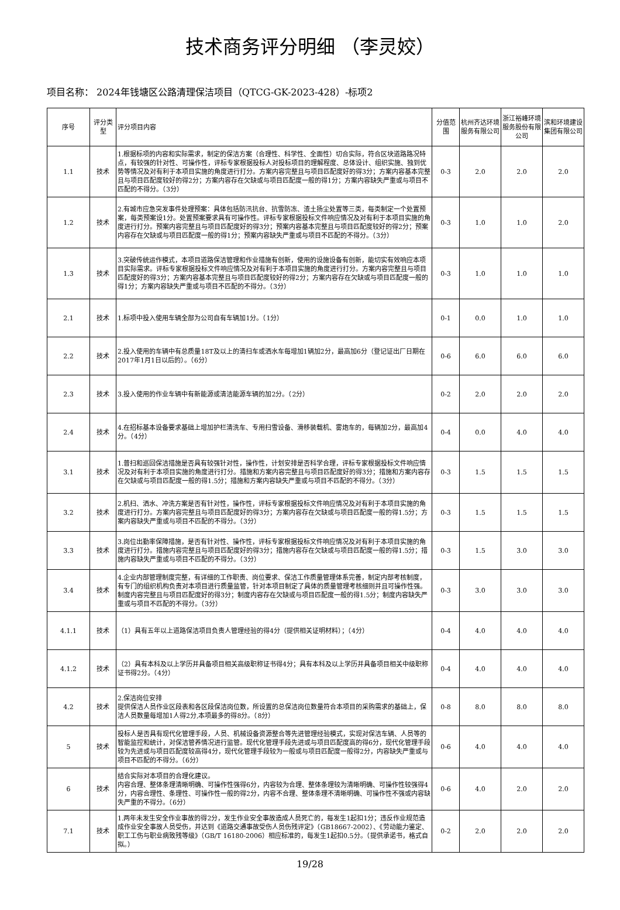技术商务评分明细 （李灵姣）
项目名称： 2024年钱塘区公路清理保洁项目（QTCG-GK-2023-428）-标项2
| 序号 | 评分类型 | 评分项目内容 | 分值范围 | 杭州齐达环境服务有限公司 | 浙江裕峰环境服务股份有限公司 | 滨和环境建设集团有限公司 |
| --- | --- | --- | --- | --- | --- | --- |
| 1.1 | 技术 | 1.根据标项的内容和实际需求，制定的保洁方案（合理性、科学性、全面性）切合实际，符合区块道路路况特点，有较强的针对性、可操作性，评标专家根据投标人对投标项目的理解程度、总体设计、组织实施、独到优势等情况及对有利于本项目实施的角度进行打分。方案内容完整且与项目匹配度好的得3分；方案内容基本完整且与项目匹配度较好的得2分；方案内容存在欠缺或与项目匹配度一般的得1分；方案内容缺失严重或与项目不匹配的不得分。（3分） | 0-3 | 2.0 | 2.0 | 2.0 |
| 1.2 | 技术 | 2.有城市应急突发事件处理预案：具体包括防汛抗台、抗雪防冻、渣土扬尘处置等三类，每类制定一个处置预案，每类预案设1分。处置预案要求具有可操作性。评标专家根据投标文件响应情况及对有利于本项目实施的角度进行打分。预案内容完整且与项目匹配度好的得3分；预案内容基本完整且与项目匹配度较好的得2分；预案内容存在欠缺或与项目匹配度一般的得1分；预案内容缺失严重或与项目不匹配的不得分。（3分） | 0-3 | 1.0 | 1.0 | 2.0 |
| 1.3 | 技术 | 3.突破传统运作模式，本项目道路保洁管理和作业措施有创新，使用的设施设备有创新，能切实有效响应本项目实际需求。评标专家根据投标文件响应情况及对有利于本项目实施的角度进行打分。方案内容完整且与项目匹配度好的得3分；方案内容基本完整且与项目匹配度较好的得2分；方案内容存在欠缺或与项目匹配度一般的得1分；方案内容缺失严重或与项目不匹配的不得分。（3分） | 0-3 | 1.0 | 1.0 | 1.0 |
| 2.1 | 技术 | 1.标项中投入使用车辆全部为公司自有车辆加1分。（1分） | 0-1 | 0.0 | 1.0 | 1.0 |
| 2.2 | 技术 | 2.投入使用的车辆中有总质量18T及以上的清扫车或洒水车每增加1辆加2分，最高加6分（登记证出厂日期在2017年1月1日以后的）。（6分） | 0-6 | 6.0 | 6.0 | 6.0 |
| 2.3 | 技术 | 3.投入使用的作业车辆中有新能源或清洁能源车辆的加2分。（2分） | 0-2 | 2.0 | 2.0 | 2.0 |
| 2.4 | 技术 | 4.在招标基本设备要求基础上增加护栏清洗车、专用扫雪设备、滑移装载机、雾炮车的，每辆加2分，最高加4分。（4分） | 0-4 | 0.0 | 4.0 | 4.0 |
| 3.1 | 技术 | 1.普扫和巡回保洁措施是否具有较强针对性，操作性，计划安排是否科学合理，评标专家根据投标文件响应情况及对有利于本项目实施的角度进行打分。措施和方案内容完整且与项目匹配度好的得3分；措施和方案内容存在欠缺或与项目匹配度一般的得1.5分；措施和方案内容缺失严重或与项目不匹配的不得分。（3分） | 0-3 | 1.5 | 1.5 | 1.5 |
| 3.2 | 技术 | 2.机扫、洒水、冲洗方案是否有针对性，操作性，评标专家根据投标文件响应情况及对有利于本项目实施的角度进行打分。方案内容完整且与项目匹配度好的得3分；方案内容存在欠缺或与项目匹配度一般的得1.5分；方案内容缺失严重或与项目不匹配的不得分。（3分） | 0-3 | 1.5 | 1.5 | 1.5 |
| 3.3 | 技术 | 3.岗位出勤率保障措施，是否有针对性、操作性，评标专家根据投标文件响应情况及对有利于本项目实施的角度进行打分。措施内容完整且与项目匹配度好的得3分；措施内容存在欠缺或与项目匹配度一般的得1.5分；措施内容缺失严重或与项目不匹配的不得分。（3分） | 0-3 | 1.5 | 3.0 | 3.0 |
| 3.4 | 技术 | 4.企业内部管理制度完整，有详细的工作职责、岗位要求、保洁工作质量管理体系完善，制定内部考核制度，有专门的组织机构负责对本项目进行质量监管，针对本项目制定了具体的质量管理考核细则并且可操作性强。制度内容完整且与项目匹配度好的得3分；制度内容存在欠缺或与项目匹配度一般的得1.5分；制度内容缺失严重或与项目不匹配的不得分。（3分） | 0-3 | 3.0 | 3.0 | 3.0 |
| 4.1.1 | 技术 | （1）具有五年以上道路保洁项目负责人管理经验的得4分（提供相关证明材料）；（4分） | 0-4 | 4.0 | 4.0 | 4.0 |
| 4.1.2 | 技术 | （2）具有本科及以上学历并具备项目相关高级职称证书得4分；具有本科及以上学历并具备项目相关中级职称证书得2分。（4分） | 0-4 | 4.0 | 4.0 | 4.0 |
| 4.2 | 技术 | 2.保洁岗位安排 提供保洁人员作业区段表和各区段保洁岗位数，所设置的总保洁岗位数量符合本项目的采购需求的基础上，保洁人员数量每增加1人得2分,本项最多的得8分。（8分） | 0-8 | 8.0 | 8.0 | 8.0 |
| 5 | 技术 | 投标人是否具有现代化管理手段，人员、机械设备资源整合等先进管理经验模式，实现对保洁车辆、人员等的智能监控和统计，对保洁管养情况进行监管。现代化管理手段先进或与项目匹配度高的得6分，现代化管理手段较为先进或与项目匹配度较高得4分，现代化管理手段较为一般或与项目匹配度一般得2分，内容缺失严重或与项目不匹配的不得分。（6分） | 0-6 | 4.0 | 4.0 | 4.0 |
| 6 | 技术 | 结合实际对本项目的合理化建议。 内容合理、整体条理清晰明确、可操作性强得6分，内容较为合理、整体条理较为清晰明确、可操作性较强得4分，内容合理性、条理性、可操作性一般的得2分，内容不合理、整体条理不清晰明确、可操作性不强或内容缺失严重的不得分。（6分） | 0-6 | 4.0 | 2.0 | 2.0 |
| 7.1 | 技术 | 1.两年未发生安全作业事故的得2分，发生作业安全事故造成人员死亡的，每发生1起扣1分；违反作业规范造成作业安全事故人员受伤，并达到《道路交通事故受伤人员伤残评定》（GB18667-2002）、《劳动能力鉴定、职工工伤与职业病致残等级》（GB/T 16180-2006）相应标准的，每发生1起扣0.5分。（提供承诺书，格式自拟。） | 0-2 | 2.0 | 2.0 | 2.0 |
19/28